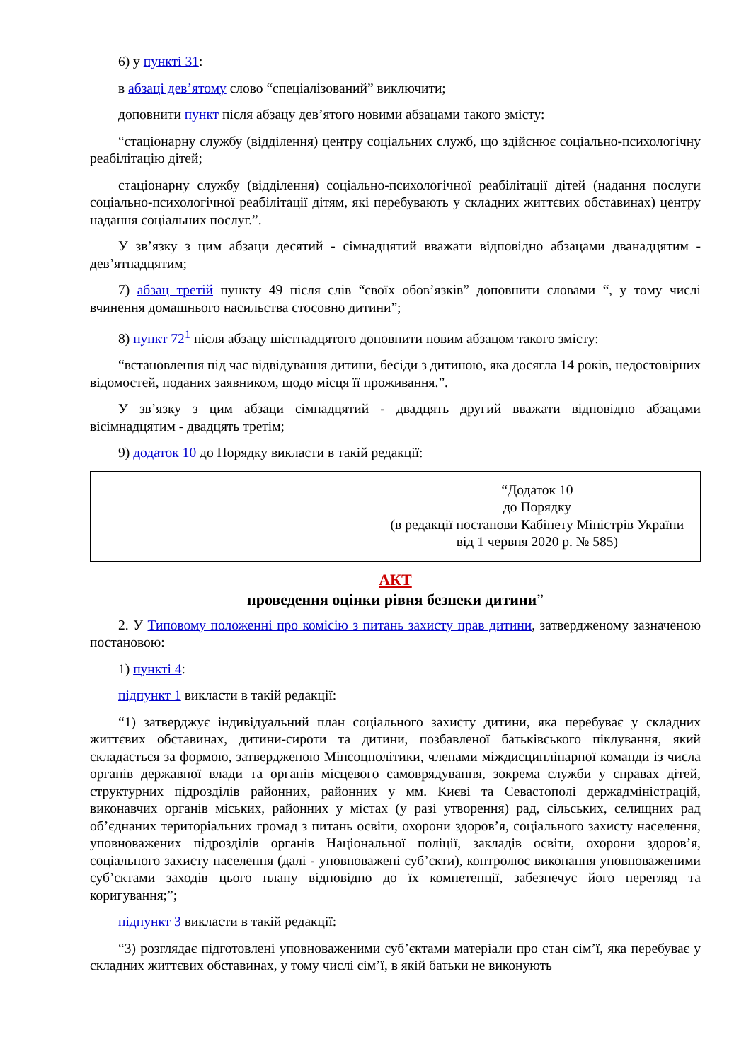6) у пункті 31:
в абзаці дев’ятому слово “спеціалізований” виключити;
доповнити пункт після абзацу дев’ятого новими абзацами такого змісту:
“стаціонарну службу (відділення) центру соціальних служб, що здійснює соціально-психологічну реабілітацію дітей;
стаціонарну службу (відділення) соціально-психологічної реабілітації дітей (надання послуги соціально-психологічної реабілітації дітям, які перебувають у складних життєвих обставинах) центру надання соціальних послуг.”.
У зв’язку з цим абзаци десятий - сімнадцятий вважати відповідно абзацами дванадцятим - дев’ятнадцятим;
7) абзац третій пункту 49 після слів “своїх обов’язків” доповнити словами “, у тому числі вчинення домашнього насильства стосовно дитини”;
8) пункт 72<sup>1</sup> після абзацу шістнадцятого доповнити новим абзацом такого змісту:
“встановлення під час відвідування дитини, бесіди з дитиною, яка досягла 14 років, недостовірних відомостей, поданих заявником, щодо місця її проживання.”.
У зв’язку з цим абзаци сімнадцятий - двадцять другий вважати відповідно абзацами вісімнадцятим - двадцять третім;
9) додаток 10 до Порядку викласти в такій редакції:
| | “Додаток 10 до Порядку (в редакції постанови Кабінету Міністрів України від 1 червня 2020 р. № 585) |
АКТ
проведення оцінки рівня безпеки дитини”
2. У Типовому положенні про комісію з питань захисту прав дитини, затвердженому зазначеною постановою:
1) пункті 4:
підпункт 1 викласти в такій редакції:
“1) затверджує індивідуальний план соціального захисту дитини, яка перебуває у складних життєвих обставинах, дитини-сироти та дитини, позбавленої батьківського піклування, який складається за формою, затвердженою Мінсоцполітики, членами міждисциплінарної команди із числа органів державної влади та органів місцевого самоврядування, зокрема служби у справах дітей, структурних підрозділів районних, районних у мм. Києві та Севастополі держадміністрацій, виконавчих органів міських, районних у містах (у разі утворення) рад, сільських, селищних рад об’єднаних територіальних громад з питань освіти, охорони здоров’я, соціального захисту населення, уповноважених підрозділів органів Національної поліції, закладів освіти, охорони здоров’я, соціального захисту населення (далі - уповноважені суб’єкти), контролює виконання уповноваженими суб’єктами заходів цього плану відповідно до їх компетенції, забезпечує його перегляд та коригування;”;
підпункт 3 викласти в такій редакції:
“3) розглядає підготовлені уповноваженими суб’єктами матеріали про стан сім’ї, яка перебуває у складних життєвих обставинах, у тому числі сім’ї, в якій батьки не виконують